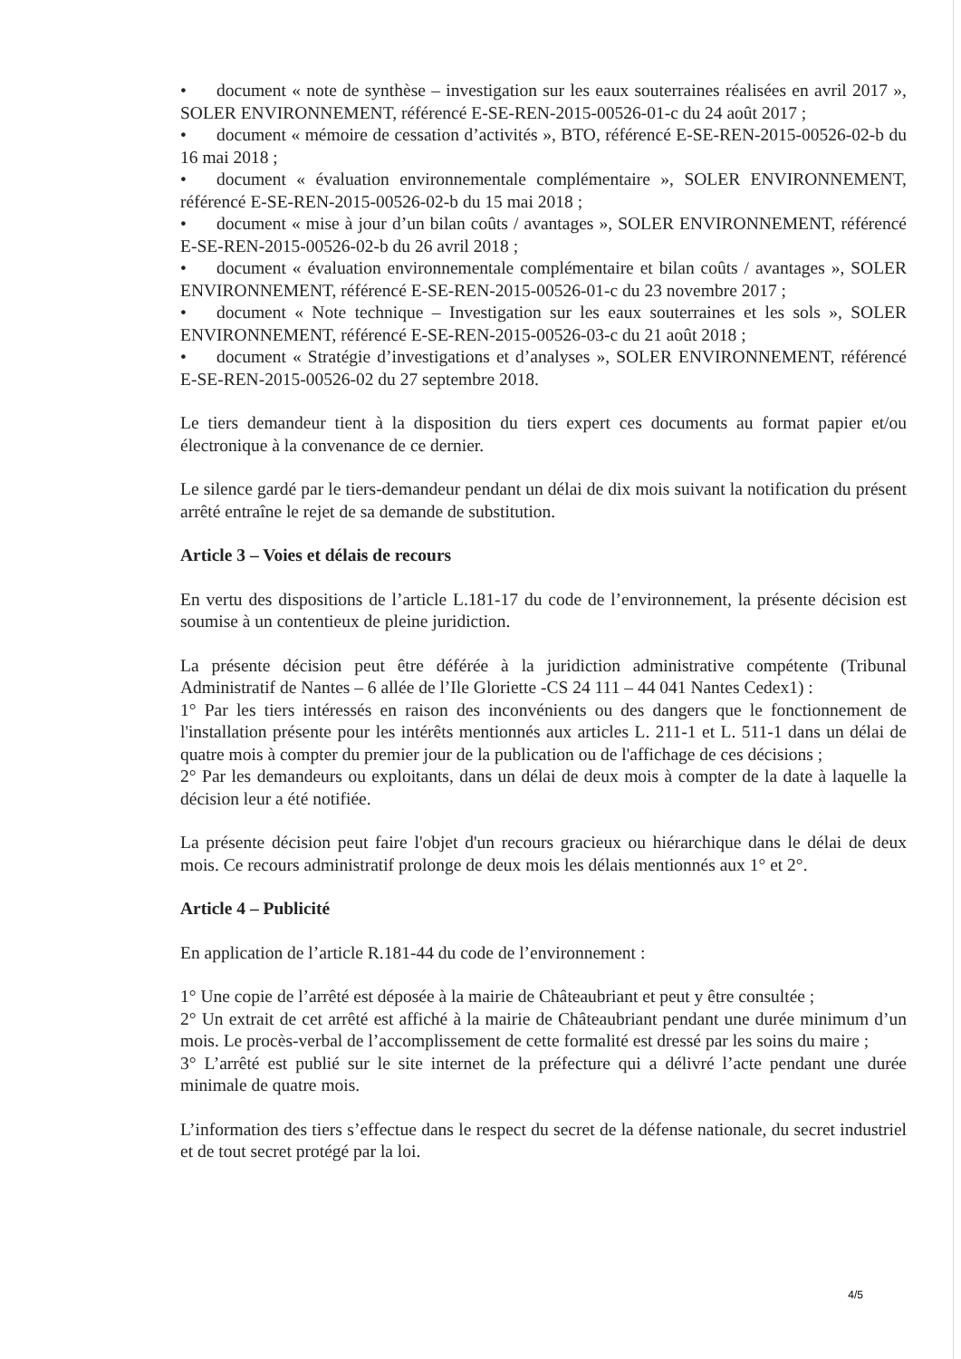• document « note de synthèse – investigation sur les eaux souterraines réalisées en avril 2017 », SOLER ENVIRONNEMENT, référencé E-SE-REN-2015-00526-01-c du 24 août 2017 ;
• document « mémoire de cessation d’activités », BTO, référencé E-SE-REN-2015-00526-02-b du 16 mai 2018 ;
• document « évaluation environnementale complémentaire », SOLER ENVIRONNEMENT, référencé E-SE-REN-2015-00526-02-b du 15 mai 2018 ;
• document « mise à jour d’un bilan coûts / avantages », SOLER ENVIRONNEMENT, référencé E-SE-REN-2015-00526-02-b du 26 avril 2018 ;
• document « évaluation environnementale complémentaire et bilan coûts / avantages », SOLER ENVIRONNEMENT, référencé E-SE-REN-2015-00526-01-c du 23 novembre 2017 ;
• document « Note technique – Investigation sur les eaux souterraines et les sols », SOLER ENVIRONNEMENT, référencé E-SE-REN-2015-00526-03-c du 21 août 2018 ;
• document « Stratégie d’investigations et d’analyses », SOLER ENVIRONNEMENT, référencé E-SE-REN-2015-00526-02 du 27 septembre 2018.
Le tiers demandeur tient à la disposition du tiers expert ces documents au format papier et/ou électronique à la convenance de ce dernier.
Le silence gardé par le tiers-demandeur pendant un délai de dix mois suivant la notification du présent arrêté entraîne le rejet de sa demande de substitution.
Article 3 – Voies et délais de recours
En vertu des dispositions de l’article L.181-17 du code de l’environnement, la présente décision est soumise à un contentieux de pleine juridiction.
La présente décision peut être déférée à la juridiction administrative compétente (Tribunal Administratif de Nantes – 6 allée de l’Ile Gloriette -CS 24 111 – 44 041 Nantes Cedex1) :
1° Par les tiers intéressés en raison des inconvénients ou des dangers que le fonctionnement de l'installation présente pour les intérêts mentionnés aux articles L. 211-1 et L. 511-1 dans un délai de quatre mois à compter du premier jour de la publication ou de l'affichage de ces décisions ;
2° Par les demandeurs ou exploitants, dans un délai de deux mois à compter de la date à laquelle la décision leur a été notifiée.
La présente décision peut faire l'objet d'un recours gracieux ou hiérarchique dans le délai de deux mois. Ce recours administratif prolonge de deux mois les délais mentionnés aux 1° et 2°.
Article 4 – Publicité
En application de l’article R.181-44 du code de l’environnement :
1° Une copie de l’arrêté est déposée à la mairie de Châteaubriant et peut y être consultée ;
2° Un extrait de cet arrêté est affiché à la mairie de Châteaubriant pendant une durée minimum d’un mois. Le procès-verbal de l’accomplissement de cette formalité est dressé par les soins du maire ;
3° L’arrêté est publié sur le site internet de la préfecture qui a délivré l’acte pendant une durée minimale de quatre mois.
L’information des tiers s’effectue dans le respect du secret de la défense nationale, du secret industriel et de tout secret protégé par la loi.
4/5